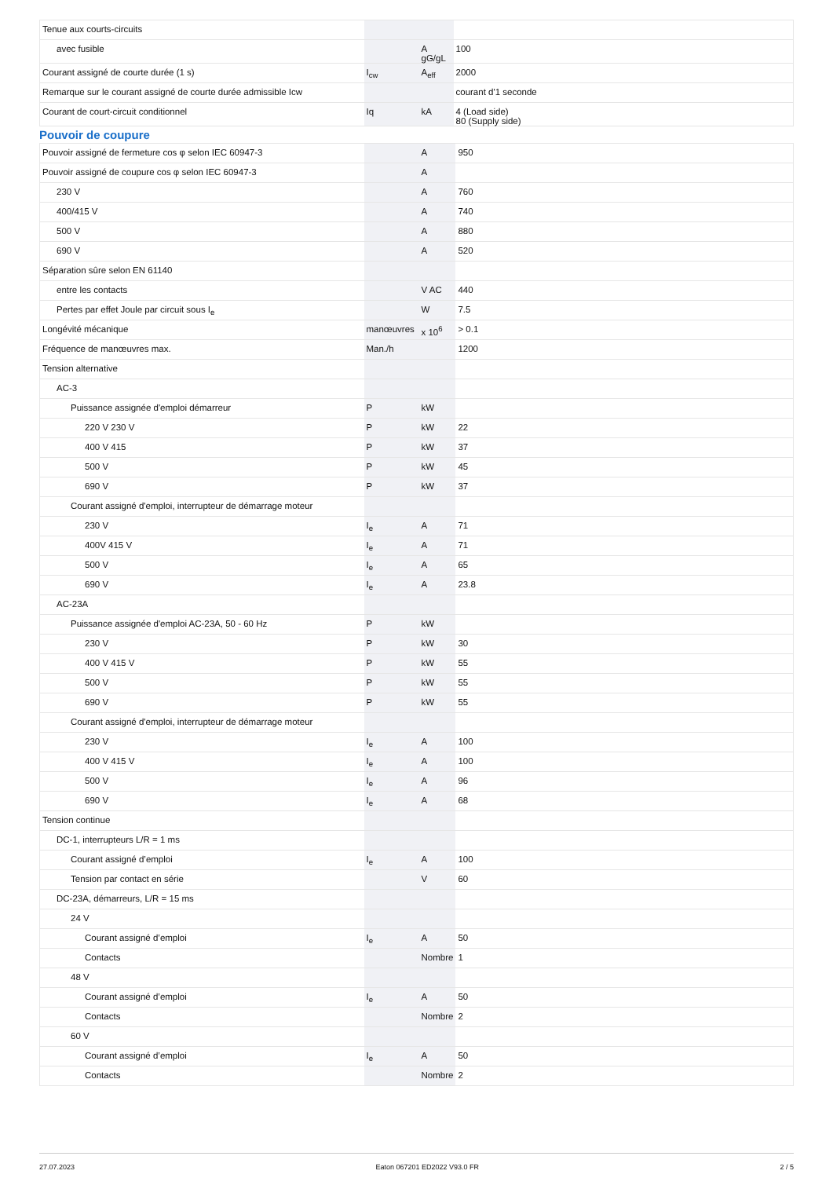| Tenue aux courts-circuits | | | |
| avec fusible | | A gG/gL | 100 |
| Courant assigné de courte durée (1 s) | I<sub>cw</sub> | A<sub>eff</sub> | 2000 |
| Remarque sur le courant assigné de courte durée admissible Icw | | | courant d'1 seconde |
| Courant de court-circuit conditionnel | Iq | kA | 4 (Load side) 80 (Supply side) |
Pouvoir de coupure
| Pouvoir assigné de fermeture cos φ selon IEC 60947-3 | | A | 950 |
| Pouvoir assigné de coupure cos φ selon IEC 60947-3 | | A | |
| 230 V | | A | 760 |
| 400/415 V | | A | 740 |
| 500 V | | A | 880 |
| 690 V | | A | 520 |
| Séparation sûre selon EN 61140 | | | |
| entre les contacts | | V AC | 440 |
| Pertes par effet Joule par circuit sous I<sub>e</sub> | | W | 7.5 |
| Longévité mécanique | manœuvres | x 10<sup>6</sup> | > 0.1 |
| Fréquence de manœuvres max. | Man./h | | 1200 |
| Tension alternative | | | |
| AC-3 | | | |
| Puissance assignée d'emploi démarreur | P | kW | |
| 220 V 230 V | P | kW | 22 |
| 400 V 415 | P | kW | 37 |
| 500 V | P | kW | 45 |
| 690 V | P | kW | 37 |
| Courant assigné d'emploi, interrupteur de démarrage moteur | | | |
| 230 V | I<sub>e</sub> | A | 71 |
| 400V 415 V | I<sub>e</sub> | A | 71 |
| 500 V | I<sub>e</sub> | A | 65 |
| 690 V | I<sub>e</sub> | A | 23.8 |
| AC-23A | | | |
| Puissance assignée d'emploi AC-23A, 50 - 60 Hz | P | kW | |
| 230 V | P | kW | 30 |
| 400 V 415 V | P | kW | 55 |
| 500 V | P | kW | 55 |
| 690 V | P | kW | 55 |
| Courant assigné d'emploi, interrupteur de démarrage moteur | | | |
| 230 V | I<sub>e</sub> | A | 100 |
| 400 V 415 V | I<sub>e</sub> | A | 100 |
| 500 V | I<sub>e</sub> | A | 96 |
| 690 V | I<sub>e</sub> | A | 68 |
| Tension continue | | | |
| DC-1, interrupteurs L/R = 1 ms | | | |
| Courant assigné d’emploi | I<sub>e</sub> | A | 100 |
| Tension par contact en série | | V | 60 |
| DC-23A, démarreurs, L/R = 15 ms | | | |
| 24 V | | | |
| Courant assigné d’emploi | I<sub>e</sub> | A | 50 |
| Contacts | | Nombre | 1 |
| 48 V | | | |
| Courant assigné d’emploi | I<sub>e</sub> | A | 50 |
| Contacts | | Nombre | 2 |
| 60 V | | | |
| Courant assigné d’emploi | I<sub>e</sub> | A | 50 |
| Contacts | | Nombre | 2 |
27.07.2023 Eaton 067201 ED2022 V93.0 FR 2 / 5